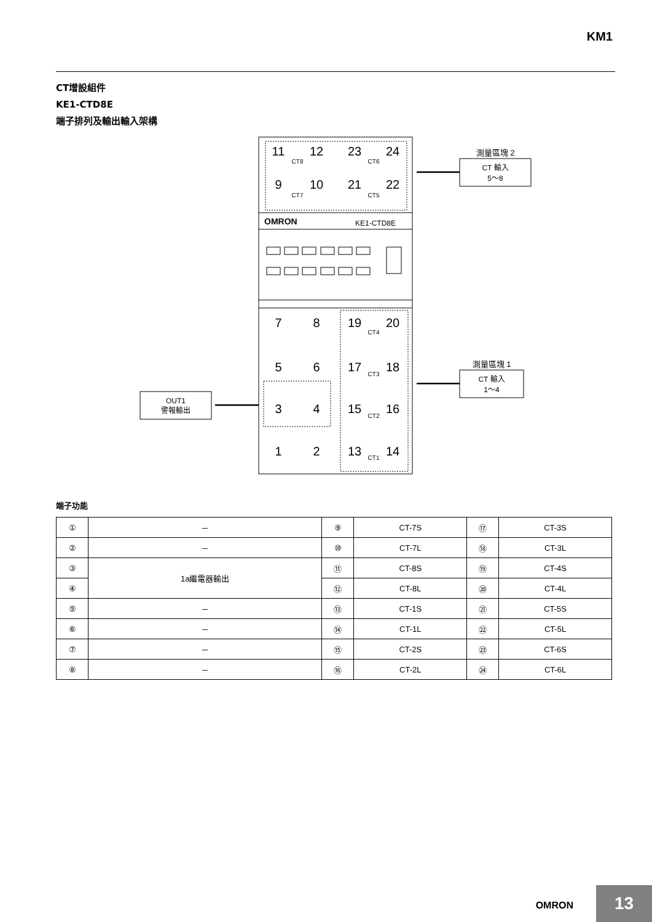KM1
CT增設組件
KE1-CTD8E
端子排列及輸出輸入架構
OMRON
KE1-CTD8E
11
12
23
24
9
10
21
22
7
8
19
20
5
6
17
18
3
4
15
16
1
2
13
14
CT8
CT6
CT7
CT5
CT4
CT3
CT2
CT1
測量區塊 2
CT 輸入
5～8
測量區塊 1
CT 輸入
1～4
OUT1
警報輸出
端子功能
| ① | － | ⑨ | CT-7S | ⑰ | CT-3S |
| ② | － | ⑩ | CT-7L | ⑱ | CT-3L |
| ③ | 1a繼電器輸出 | ⑪ | CT-8S | ⑲ | CT-4S |
| ④ | | ⑫ | CT-8L | ⑳ | CT-4L |
| ⑤ | － | ⑬ | CT-1S | ㉑ | CT-5S |
| ⑥ | － | ⑭ | CT-1L | ㉒ | CT-5L |
| ⑦ | － | ⑮ | CT-2S | ㉓ | CT-6S |
| ⑧ | － | ⑯ | CT-2L | ㉔ | CT-6L |
OMRON 13